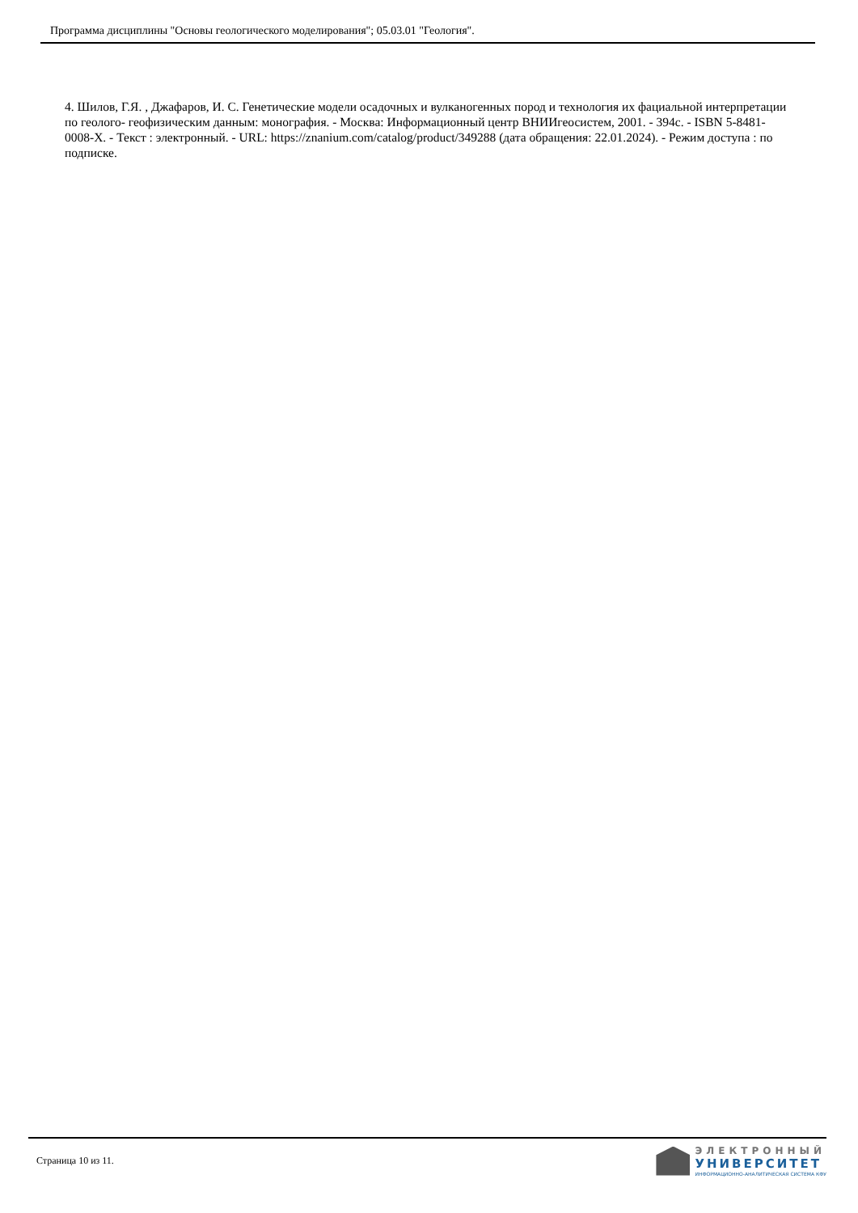Программа дисциплины "Основы геологического моделирования"; 05.03.01 "Геология".
4. Шилов, Г.Я. , Джафаров, И. С. Генетические модели осадочных и вулканогенных пород и технология их фациальной интерпретации по геолого- геофизическим данным: монография. - Москва: Информационный центр ВНИИгеосистем, 2001. - 394с. - ISBN 5-8481-0008-Х. - Текст : электронный. - URL: https://znanium.com/catalog/product/349288 (дата обращения: 22.01.2024). - Режим доступа : по подписке.
Страница 10 из 11.
ЭЛЕКТРОННЫЙ
УНИВЕРСИТЕТ
ИНФОРМАЦИОННО-АНАЛИТИЧЕСКАЯ СИСТЕМА КФУ